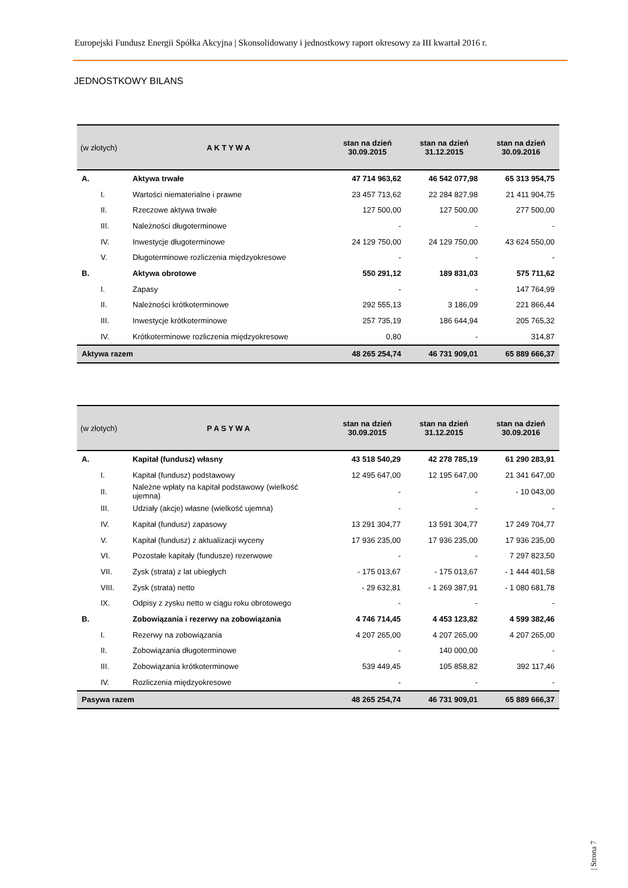Europejski Fundusz Energii Spółka Akcyjna | Skonsolidowany i jednostkowy raport okresowy za III kwartał 2016 r.
JEDNOSTKOWY BILANS
| (w złotych) | A K T Y W A | stan na dzień 30.09.2015 | stan na dzień 31.12.2015 | stan na dzień 30.09.2016 |
| --- | --- | --- | --- | --- |
| A. | Aktywa trwałe | 47 714 963,62 | 46 542 077,98 | 65 313 954,75 |
| I. | Wartości niematerialne i prawne | 23 457 713,62 | 22 284 827,98 | 21 411 904,75 |
| II. | Rzeczowe aktywa trwałe | 127 500,00 | 127 500,00 | 277 500,00 |
| III. | Należności długoterminowe | - | - | - |
| IV. | Inwestycje długoterminowe | 24 129 750,00 | 24 129 750,00 | 43 624 550,00 |
| V. | Długoterminowe rozliczenia międzyokresowe | - | - | - |
| B. | Aktywa obrotowe | 550 291,12 | 189 831,03 | 575 711,62 |
| I. | Zapasy | - | - | 147 764,99 |
| II. | Należności krótkoterminowe | 292 555,13 | 3 186,09 | 221 866,44 |
| III. | Inwestycje krótkoterminowe | 257 735,19 | 186 644,94 | 205 765,32 |
| IV. | Krótkoterminowe rozliczenia międzyokresowe | 0,80 | - | 314,87 |
| Aktywa razem | | 48 265 254,74 | 46 731 909,01 | 65 889 666,37 |
| (w złotych) | P A S Y W A | stan na dzień 30.09.2015 | stan na dzień 31.12.2015 | stan na dzień 30.09.2016 |
| --- | --- | --- | --- | --- |
| A. | Kapitał (fundusz) własny | 43 518 540,29 | 42 278 785,19 | 61 290 283,91 |
| I. | Kapitał (fundusz) podstawowy | 12 495 647,00 | 12 195 647,00 | 21 341 647,00 |
| II. | Należne wpłaty na kapitał podstawowy (wielkość ujemna) | - | - | - 10 043,00 |
| III. | Udziały (akcje) własne (wielkość ujemna) | - | - | - |
| IV. | Kapitał (fundusz) zapasowy | 13 291 304,77 | 13 591 304,77 | 17 249 704,77 |
| V. | Kapitał (fundusz) z aktualizacji wyceny | 17 936 235,00 | 17 936 235,00 | 17 936 235,00 |
| VI. | Pozostałe kapitały (fundusze) rezerwowe | - | - | 7 297 823,50 |
| VII. | Zysk (strata) z lat ubiegłych | - 175 013,67 | - 175 013,67 | - 1 444 401,58 |
| VIII. | Zysk (strata) netto | - 29 632,81 | - 1 269 387,91 | - 1 080 681,78 |
| IX. | Odpisy z zysku netto w ciągu roku obrotowego | - | - | - |
| B. | Zobowiązania i rezerwy na zobowiązania | 4 746 714,45 | 4 453 123,82 | 4 599 382,46 |
| I. | Rezerwy na zobowiązania | 4 207 265,00 | 4 207 265,00 | 4 207 265,00 |
| II. | Zobowiązania długoterminowe | - | 140 000,00 | - |
| III. | Zobowiązania krótkoterminowe | 539 449,45 | 105 858,82 | 392 117,46 |
| IV. | Rozliczenia międzyokresowe | - | - | - |
| Pasywa razem | | 48 265 254,74 | 46 731 909,01 | 65 889 666,37 |
| Strona 7